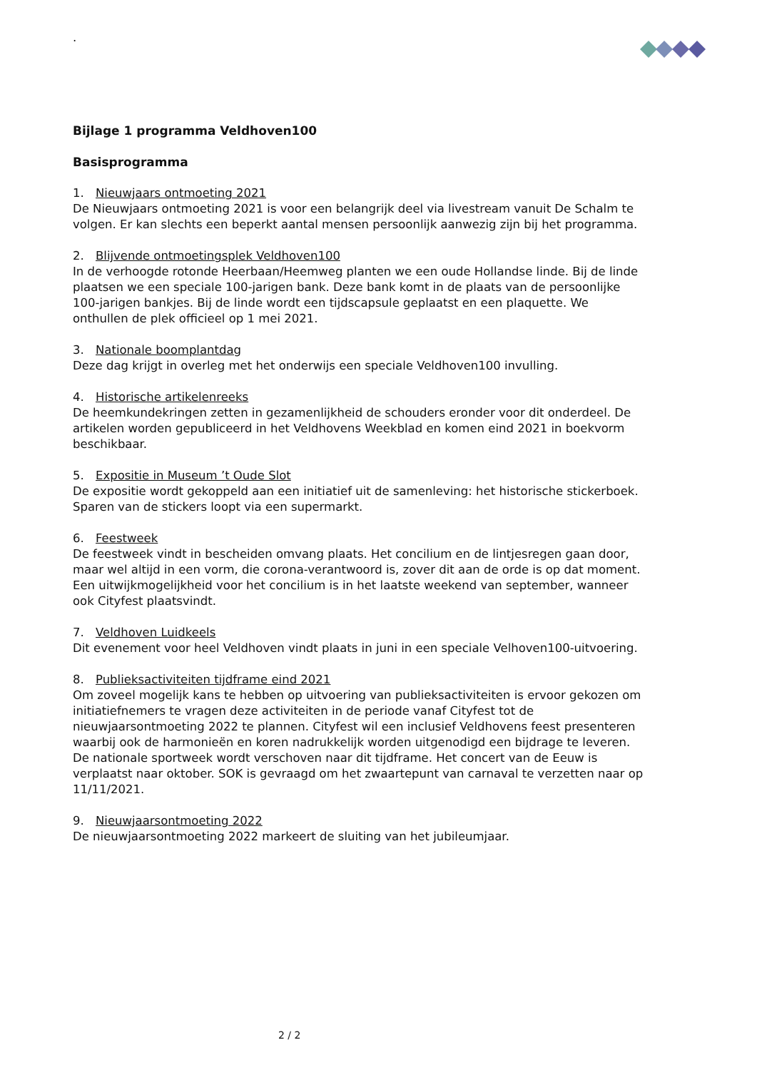.
Bijlage 1 programma Veldhoven100
Basisprogramma
1. Nieuwjaars ontmoeting 2021
De Nieuwjaars ontmoeting 2021 is voor een belangrijk deel via livestream vanuit De Schalm te volgen. Er kan slechts een beperkt aantal mensen persoonlijk aanwezig zijn bij het programma.
2. Blijvende ontmoetingsplek Veldhoven100
In de verhoogde rotonde Heerbaan/Heemweg planten we een oude Hollandse linde. Bij de linde plaatsen we een speciale 100-jarigen bank. Deze bank komt in de plaats van de persoonlijke 100-jarigen bankjes. Bij de linde wordt een tijdscapsule geplaatst en een plaquette. We onthullen de plek officieel op 1 mei 2021.
3. Nationale boomplantdag
Deze dag krijgt in overleg met het onderwijs een speciale Veldhoven100 invulling.
4. Historische artikelenreeks
De heemkundekringen zetten in gezamenlijkheid de schouders eronder voor dit onderdeel. De artikelen worden gepubliceerd in het Veldhovens Weekblad en komen eind 2021 in boekvorm beschikbaar.
5. Expositie in Museum ’t Oude Slot
De expositie wordt gekoppeld aan een initiatief uit de samenleving: het historische stickerboek. Sparen van de stickers loopt via een supermarkt.
6. Feestweek
De feestweek vindt in bescheiden omvang plaats. Het concilium en de lintjesregen gaan door, maar wel altijd in een vorm, die corona-verantwoord is, zover dit aan de orde is op dat moment. Een uitwijkmogelijkheid voor het concilium is in het laatste weekend van september, wanneer ook Cityfest plaatsvindt.
7. Veldhoven Luidkeels
Dit evenement voor heel Veldhoven vindt plaats in juni in een speciale Velhoven100-uitvoering.
8. Publieksactiviteiten tijdframe eind 2021
Om zoveel mogelijk kans te hebben op uitvoering van publieksactiviteiten is ervoor gekozen om initiatiefnemers te vragen deze activiteiten in de periode vanaf Cityfest tot de nieuwjaarsontmoeting 2022 te plannen. Cityfest wil een inclusief Veldhovens feest presenteren waarbij ook de harmonieën en koren nadrukkelijk worden uitgenodigd een bijdrage te leveren. De nationale sportweek wordt verschoven naar dit tijdframe. Het concert van de Eeuw is verplaatst naar oktober. SOK is gevraagd om het zwaartepunt van carnaval te verzetten naar op 11/11/2021.
9. Nieuwjaarsontmoeting 2022
De nieuwjaarsontmoeting 2022 markeert de sluiting van het jubileumjaar.
2 / 2